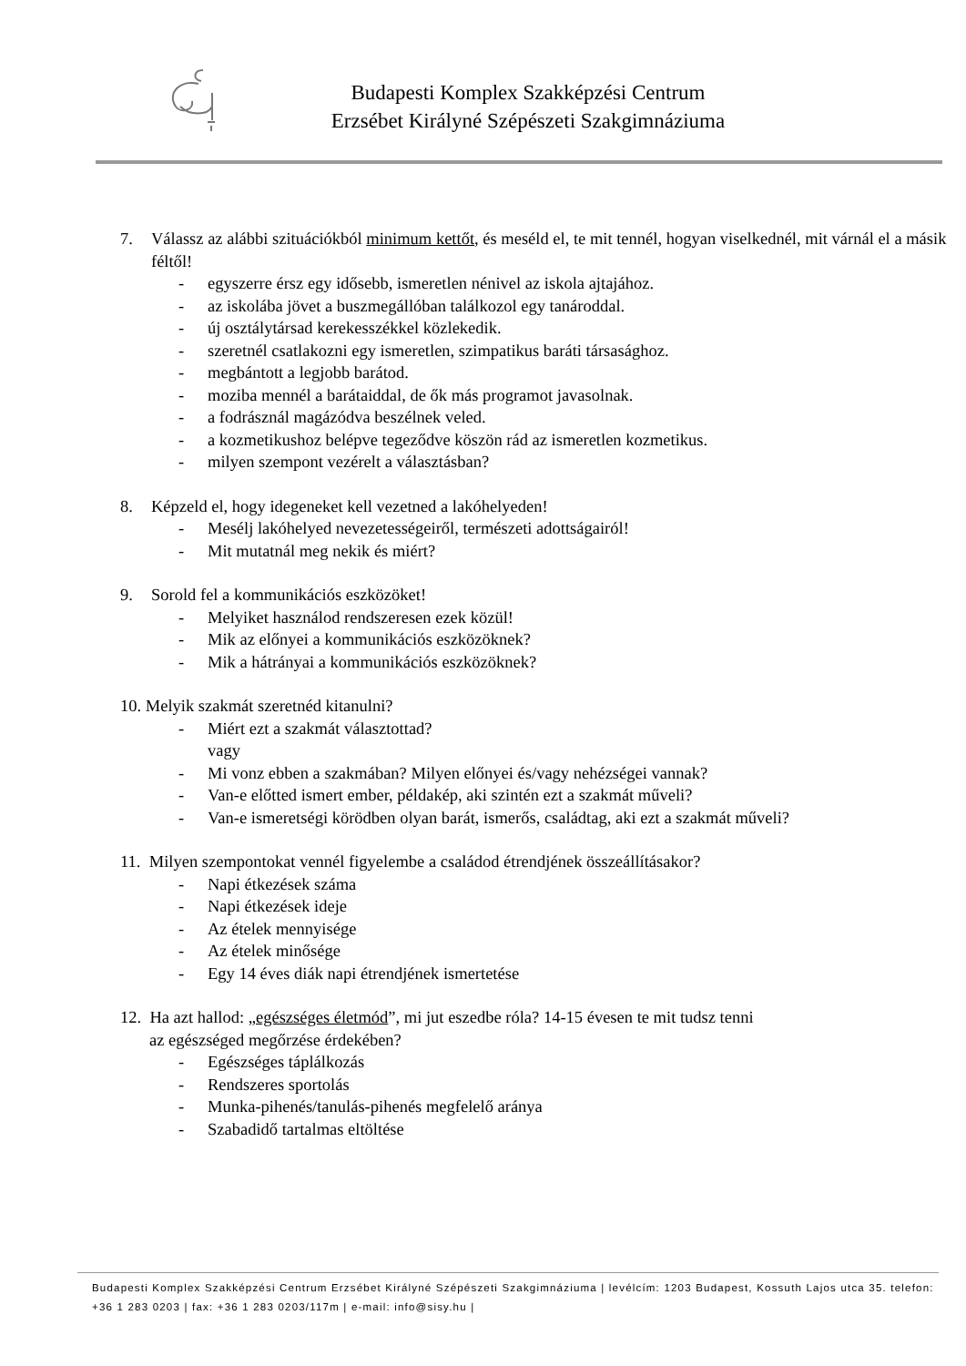Budapesti Komplex Szakképzési Centrum
Erzsébet Királyné Szépészeti Szakgimnáziuma
7. Válassz az alábbi szituációkból minimum kettőt, és meséld el, te mit tennél, hogyan viselkednél, mit várnál el a másik féltől!
- egyszerre érsz egy idősebb, ismeretlen nénivel az iskola ajtajához.
- az iskolába jövet a buszmegállóban találkozol egy tanároddal.
- új osztálytársad kerekesszékkel közlekedik.
- szeretnél csatlakozni egy ismeretlen, szimpatikus baráti társasághoz.
- megbántott a legjobb barátod.
- moziba mennél a barátaiddal, de ők más programot javasolnak.
- a fodrásznál magázódva beszélnek veled.
- a kozmetikushoz belépve tegeződve köszön rád az ismeretlen kozmetikus.
- milyen szempont vezérelt a választásban?
8. Képzeld el, hogy idegeneket kell vezetned a lakóhelyeden!
- Mesélj lakóhelyed nevezetességeiről, természeti adottságairól!
- Mit mutatnál meg nekik és miért?
9. Sorold fel a kommunikációs eszközöket!
- Melyiket használod rendszeresen ezek közül!
- Mik az előnyei a kommunikációs eszközöknek?
- Mik a hátrányai a kommunikációs eszközöknek?
10. Melyik szakmát szeretnéd kitanulni?
- Miért ezt a szakmát választottad?
vagy
- Mi vonz ebben a szakmában? Milyen előnyei és/vagy nehézségei vannak?
- Van-e előtted ismert ember, példakép, aki szintén ezt a szakmát műveli?
- Van-e ismeretségi körödben olyan barát, ismerős, családtag, aki ezt a szakmát műveli?
11. Milyen szempontokat vennél figyelembe a családod étrendjének összeállításakor?
- Napi étkezések száma
- Napi étkezések ideje
- Az ételek mennyisége
- Az ételek minősége
- Egy 14 éves diák napi étrendjének ismertetése
12. Ha azt hallod: „egészséges életmód”, mi jut eszedbe róla? 14-15 évesen te mit tudsz tenni
az egészséged megőrzése érdekében?
- Egészséges táplálkozás
- Rendszeres sportolás
- Munka-pihenés/tanulás-pihenés megfelelő aránya
- Szabadidő tartalmas eltöltése
Budapesti Komplex Szakképzési Centrum Erzsébet Királyné Szépészeti Szakgimnáziuma | levélcím: 1203 Budapest, Kossuth Lajos utca 35. telefon: +36 1 283 0203 | fax: +36 1 283 0203/117m | e-mail: info@sisy.hu |